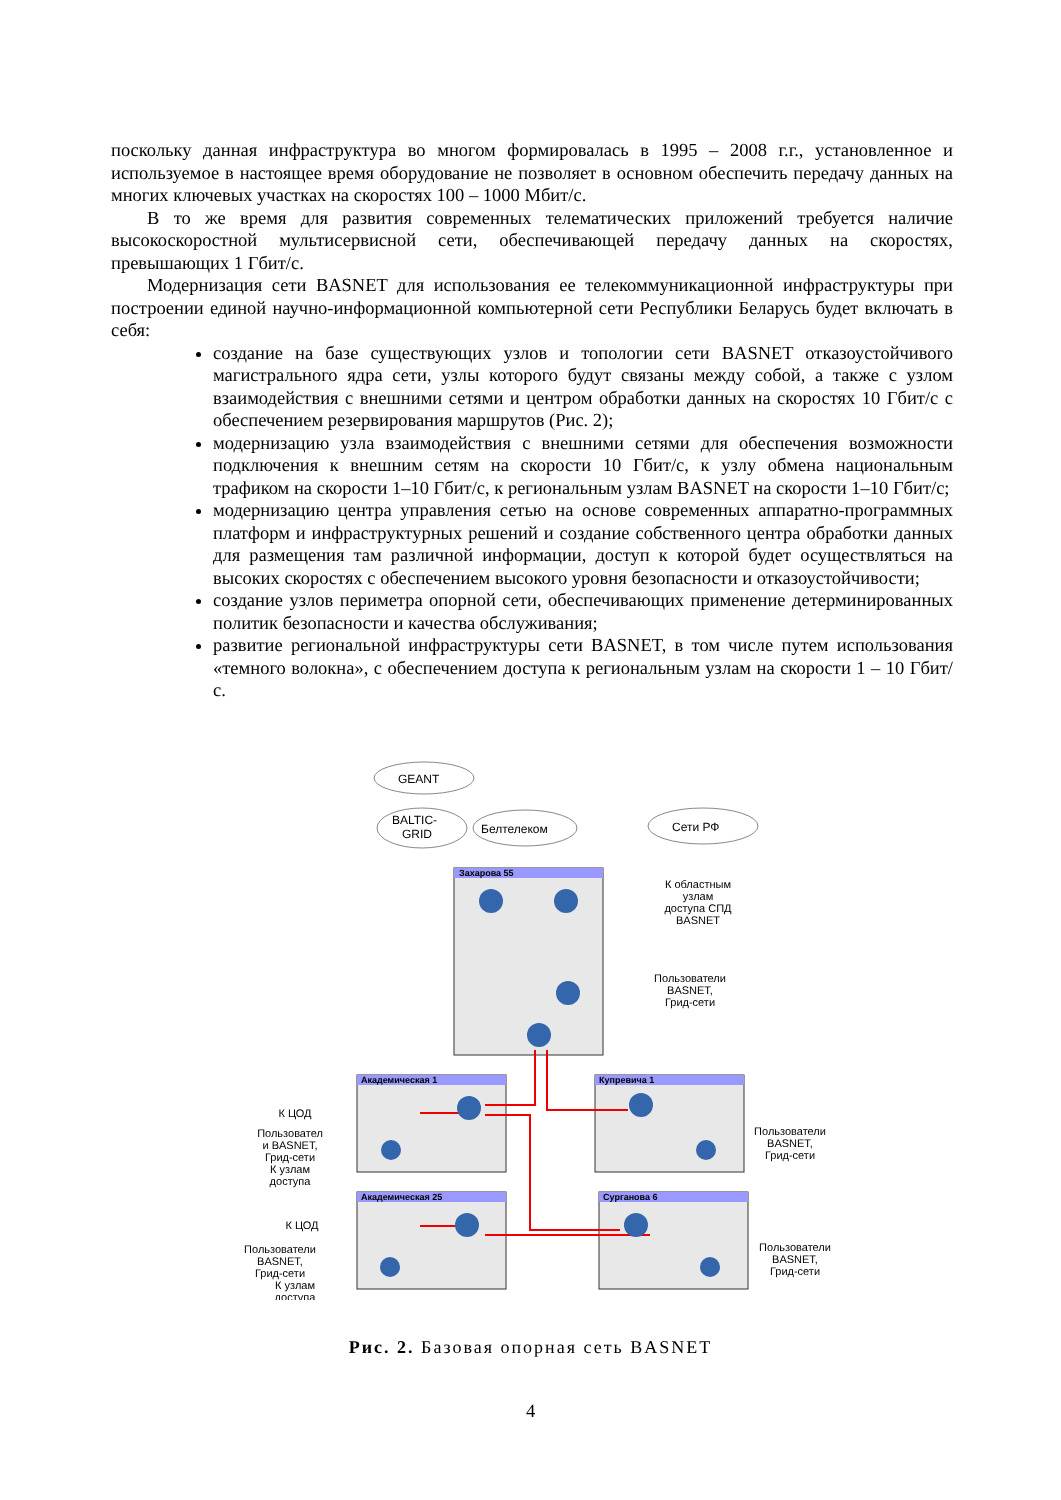поскольку данная инфраструктура во многом формировалась в 1995 – 2008 г.г., установленное и используемое в настоящее время оборудование не позволяет в основном обеспечить передачу данных на многих ключевых участках на скоростях 100 – 1000 Мбит/с.
В то же время для развития современных телематических приложений требуется наличие высокоскоростной мультисервисной сети, обеспечивающей передачу данных на скоростях, превышающих 1 Гбит/с.
Модернизация сети BASNET для использования ее телекоммуникационной инфраструктуры при построении единой научно-информационной компьютерной сети Республики Беларусь будет включать в себя:
создание на базе существующих узлов и топологии сети BASNET отказоустойчивого магистрального ядра сети, узлы которого будут связаны между собой, а также с узлом взаимодействия с внешними сетями и центром обработки данных на скоростях 10 Гбит/с с обеспечением резервирования маршрутов (Рис. 2);
модернизацию узла взаимодействия с внешними сетями для обеспечения возможности подключения к внешним сетям на скорости 10 Гбит/с, к узлу обмена национальным трафиком на скорости 1–10 Гбит/с, к региональным узлам BASNET на скорости 1–10 Гбит/с;
модернизацию центра управления сетью на основе современных аппаратно-программных платформ и инфраструктурных решений и создание собственного центра обработки данных для размещения там различной информации, доступ к которой будет осуществляться на высоких скоростях с обеспечением высокого уровня безопасности и отказоустойчивости;
создание узлов периметра опорной сети, обеспечивающих применение детерминированных политик безопасности и качества обслуживания;
развитие региональной инфраструктуры сети BASNET, в том числе путем использования «темного волокна», с обеспечением доступа к региональным узлам на скорости 1 – 10 Гбит/с.
GEANT
BALTIC-
GRID
Белтелеком
Сети РФ
Захарова 55
Академическая 1
Купревича 1
Академическая 25
Сурганова 6
К областным
узлам
доступа СПД
BASNET
Пользователи
BASNET,
Грид-сети
К ЦОД
Пользовател
и BASNET,
Грид-сети
К узлам
доступа
Пользователи
BASNET,
Грид-сети
К ЦОД
Пользователи
BASNET,
Грид-сети
К узлам
доступа
Пользователи
BASNET,
Грид-сети
Рис. 2. Базовая опорная сеть BASNET
4